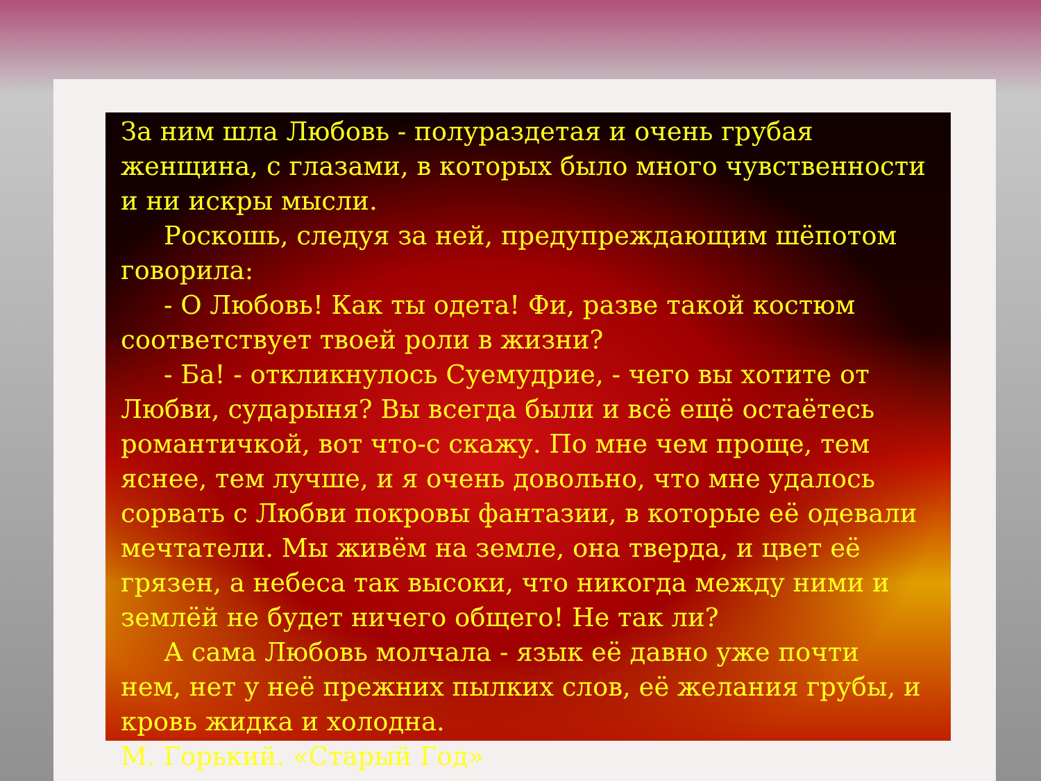За ним шла Любовь - полураздетая и очень грубая женщина, с глазами, в которых было много чувственности и ни искры мысли.
Роскошь, следуя за ней, предупреждающим шёпотом говорила:
- О Любовь! Как ты одета! Фи, разве такой костюм соответствует твоей роли в жизни?
- Ба! - откликнулось Суемудрие, - чего вы хотите от Любви, сударыня? Вы всегда были и всё ещё остаётесь романтичкой, вот что-с скажу. По мне чем проще, тем яснее, тем лучше, и я очень довольно, что мне удалось сорвать с Любви покровы фантазии, в которые её одевали мечтатели. Мы живём на земле, она тверда, и цвет её грязен, а небеса так высоки, что никогда между ними и землёй не будет ничего общего! Не так ли?
А сама Любовь молчала - язык её давно уже почти нем, нет у неё прежних пылких слов, её желания грубы, и кровь жидка и холодна.
М. Горький. «Старый Год»